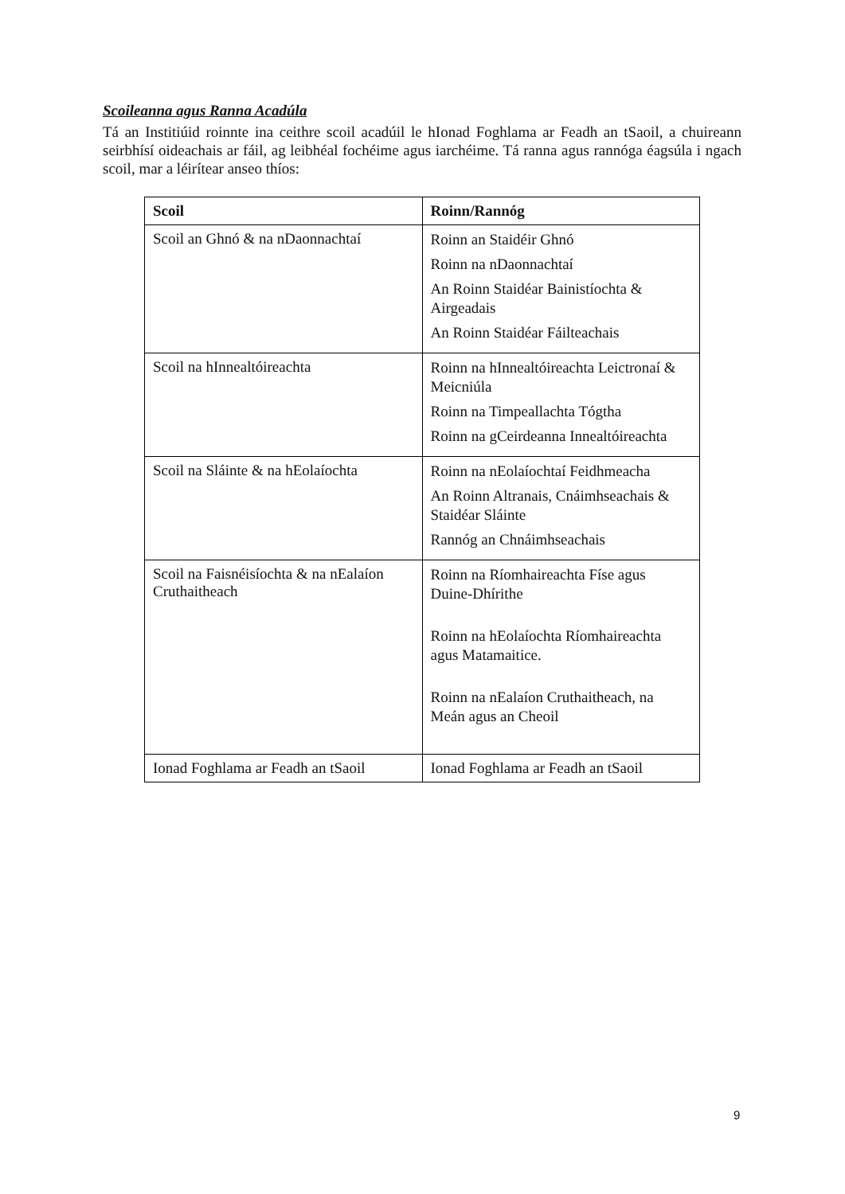Scoileanna agus Ranna Acadúla
Tá an Institiúid roinnte ina ceithre scoil acadúil le hIonad Foghlama ar Feadh an tSaoil, a chuireann seirbhísí oideachais ar fáil, ag leibhéal fochéime agus iarchéime. Tá ranna agus rannóga éagsúla i ngach scoil, mar a léirítear anseo thíos:
| Scoil | Roinn/Rannóg |
| --- | --- |
| Scoil an Ghnó & na nDaonnachtaí | Roinn an Staidéir Ghnó Roinn na nDaonnachtaí An Roinn Staidéar Bainistíochta & Airgeadais An Roinn Staidéar Fáilteachais |
| Scoil na hInnealtóireachta | Roinn na hInnealtóireachta Leictronaí & Meicniúla Roinn na Timpeallachta Tógtha Roinn na gCeirdeanna Innealtóireachta |
| Scoil na Sláinte & na hEolaíochta | Roinn na nEolaíochtaí Feidhmeacha An Roinn Altranais, Cnáimhseachais & Staidéar Sláinte Rannóg an Chnáimhseachais |
| Scoil na Faisnéisíochta & na nEalaíon Cruthaitheach | Roinn na Ríomhaireachta Físe agus Duine-Dhírithe Roinn na hEolaíochta Ríomhaireachta agus Matamaitice. Roinn na nEalaíon Cruthaitheach, na Meán agus an Cheoil |
| Ionad Foghlama ar Feadh an tSaoil | Ionad Foghlama ar Feadh an tSaoil |
9